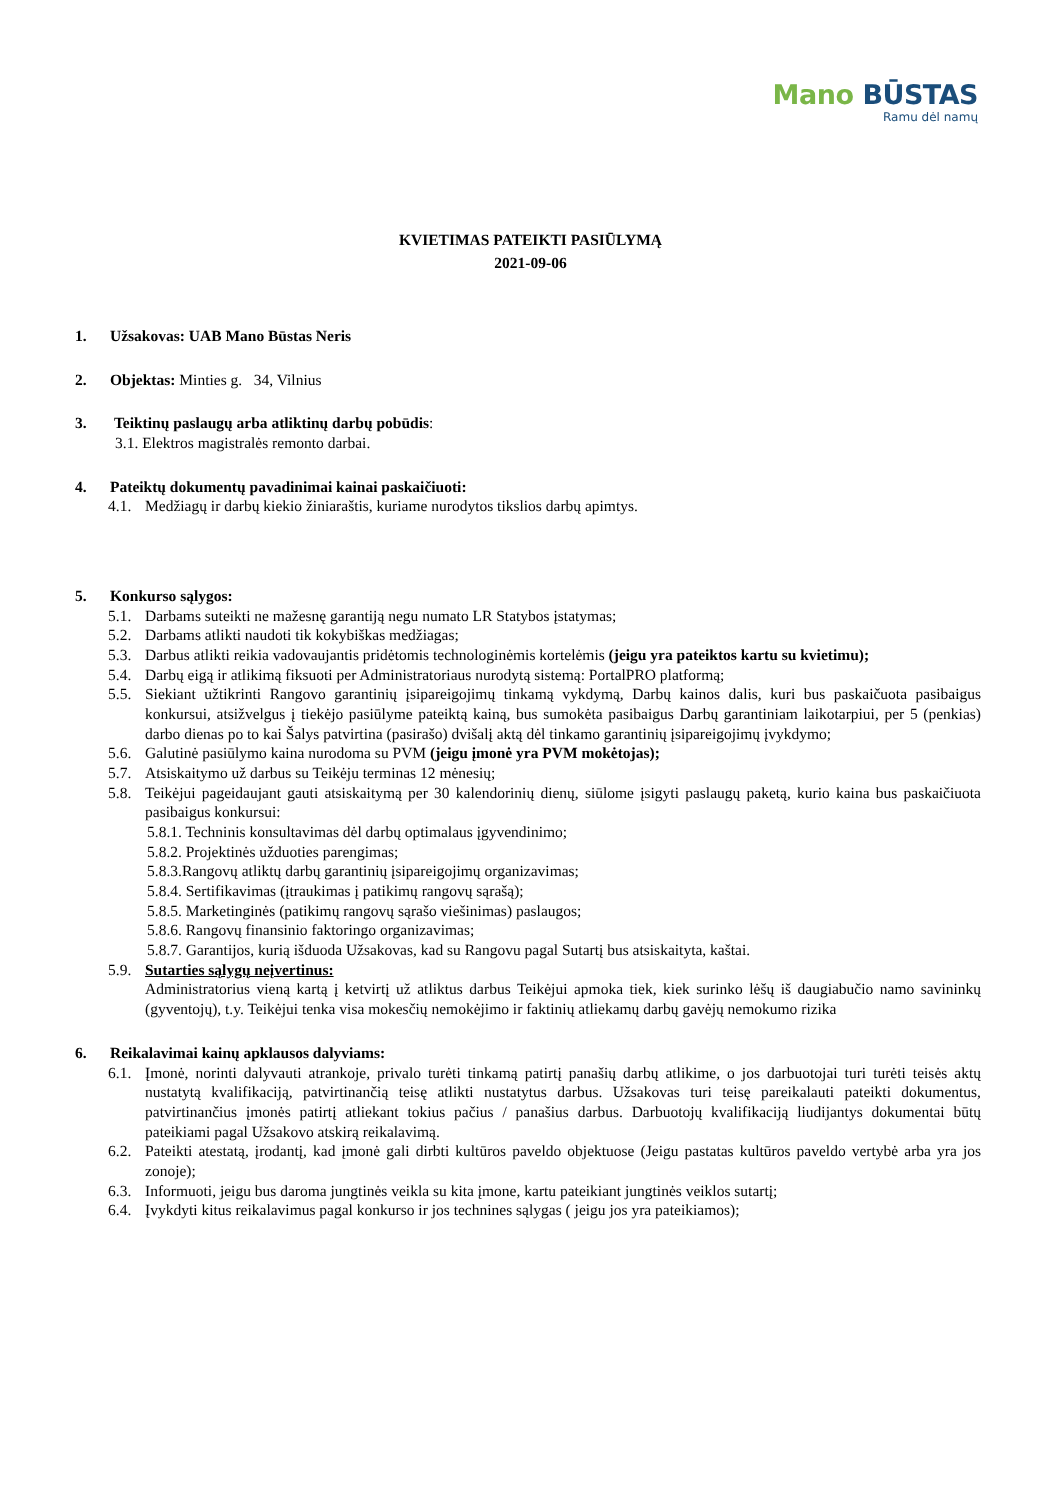Mano BŪSTAS
Ramu dėl namų
KVIETIMAS PATEIKTI PASIŪLYMĄ
2021-09-06
1. Užsakovas: UAB Mano Būstas Neris
2. Objektas: Minties g. 34, Vilnius
3. Teiktinų paslaugų arba atliktinų darbų pobūdis:
3.1. Elektros magistralės remonto darbai.
4. Pateiktų dokumentų pavadinimai kainai paskaičiuoti:
4.1. Medžiagų ir darbų kiekio žiniaraštis, kuriame nurodytos tikslios darbų apimtys.
5. Konkurso sąlygos:
5.1. Darbams suteikti ne mažesnę garantiją negu numato LR Statybos įstatymas;
5.2. Darbams atlikti naudoti tik kokybiškas medžiagas;
5.3. Darbus atlikti reikia vadovaujantis pridėtomis technologinėmis kortelėmis (jeigu yra pateiktos kartu su kvietimu);
5.4. Darbų eigą ir atlikimą fiksuoti per Administratoriaus nurodytą sistemą: PortalPRO platformą;
5.5. Siekiant užtikrinti Rangovo garantinių įsipareigojimų tinkamą vykdymą, Darbų kainos dalis, kuri bus paskaičuota pasibaigus konkursui, atsižvelgus į tiekėjo pasiūlyme pateiktą kainą, bus sumokėta pasibaigus Darbų garantiniam laikotarpiui, per 5 (penkias) darbo dienas po to kai Šalys patvirtina (pasirašo) dvišalį aktą dėl tinkamo garantinių įsipareigojimų įvykdymo;
5.6. Galutinė pasiūlymo kaina nurodoma su PVM (jeigu įmonė yra PVM mokėtojas);
5.7. Atsiskaitymo už darbus su Teikėju terminas 12 mėnesių;
5.8. Teikėjui pageidaujant gauti atsiskaitymą per 30 kalendorinių dienų, siūlome įsigyti paslaugų paketą, kurio kaina bus paskaičiuota pasibaigus konkursui:
5.8.1. Techninis konsultavimas dėl darbų optimalaus įgyvendinimo;
5.8.2. Projektinės užduoties parengimas;
5.8.3.Rangovų atliktų darbų garantinių įsipareigojimų organizavimas;
5.8.4. Sertifikavimas (įtraukimas į patikimų rangovų sąrašą);
5.8.5. Marketinginės (patikimų rangovų sąrašo viešinimas) paslaugos;
5.8.6. Rangovų finansinio faktoringo organizavimas;
5.8.7. Garantijos, kurią išduoda Užsakovas, kad su Rangovu pagal Sutartį bus atsiskaityta, kaštai.
5.9. Sutarties sąlygų neįvertinus:
Administratorius vieną kartą į ketvirtį už atliktus darbus Teikėjui apmoka tiek, kiek surinko lėšų iš daugiabučio namo savininkų (gyventojų), t.y. Teikėjui tenka visa mokesčių nemokėjimo ir faktinių atliekamų darbų gavėjų nemokumo rizika
6. Reikalavimai kainų apklausos dalyviams:
6.1. Įmonė, norinti dalyvauti atrankoje, privalo turėti tinkamą patirtį panašių darbų atlikime, o jos darbuotojai turi turėti teisės aktų nustatytą kvalifikaciją, patvirtinančią teisę atlikti nustatytus darbus. Užsakovas turi teisę pareikalauti pateikti dokumentus, patvirtinančius įmonės patirtį atliekant tokius pačius / panašius darbus. Darbuotojų kvalifikaciją liudijantys dokumentai būtų pateikiami pagal Užsakovo atskirą reikalavimą.
6.2. Pateikti atestatą, įrodantį, kad įmonė gali dirbti kultūros paveldo objektuose (Jeigu pastatas kultūros paveldo vertybė arba yra jos zonoje);
6.3. Informuoti, jeigu bus daroma jungtinės veikla su kita įmone, kartu pateikiant jungtinės veiklos sutartį;
6.4. Įvykdyti kitus reikalavimus pagal konkurso ir jos technines sąlygas ( jeigu jos yra pateikiamos);